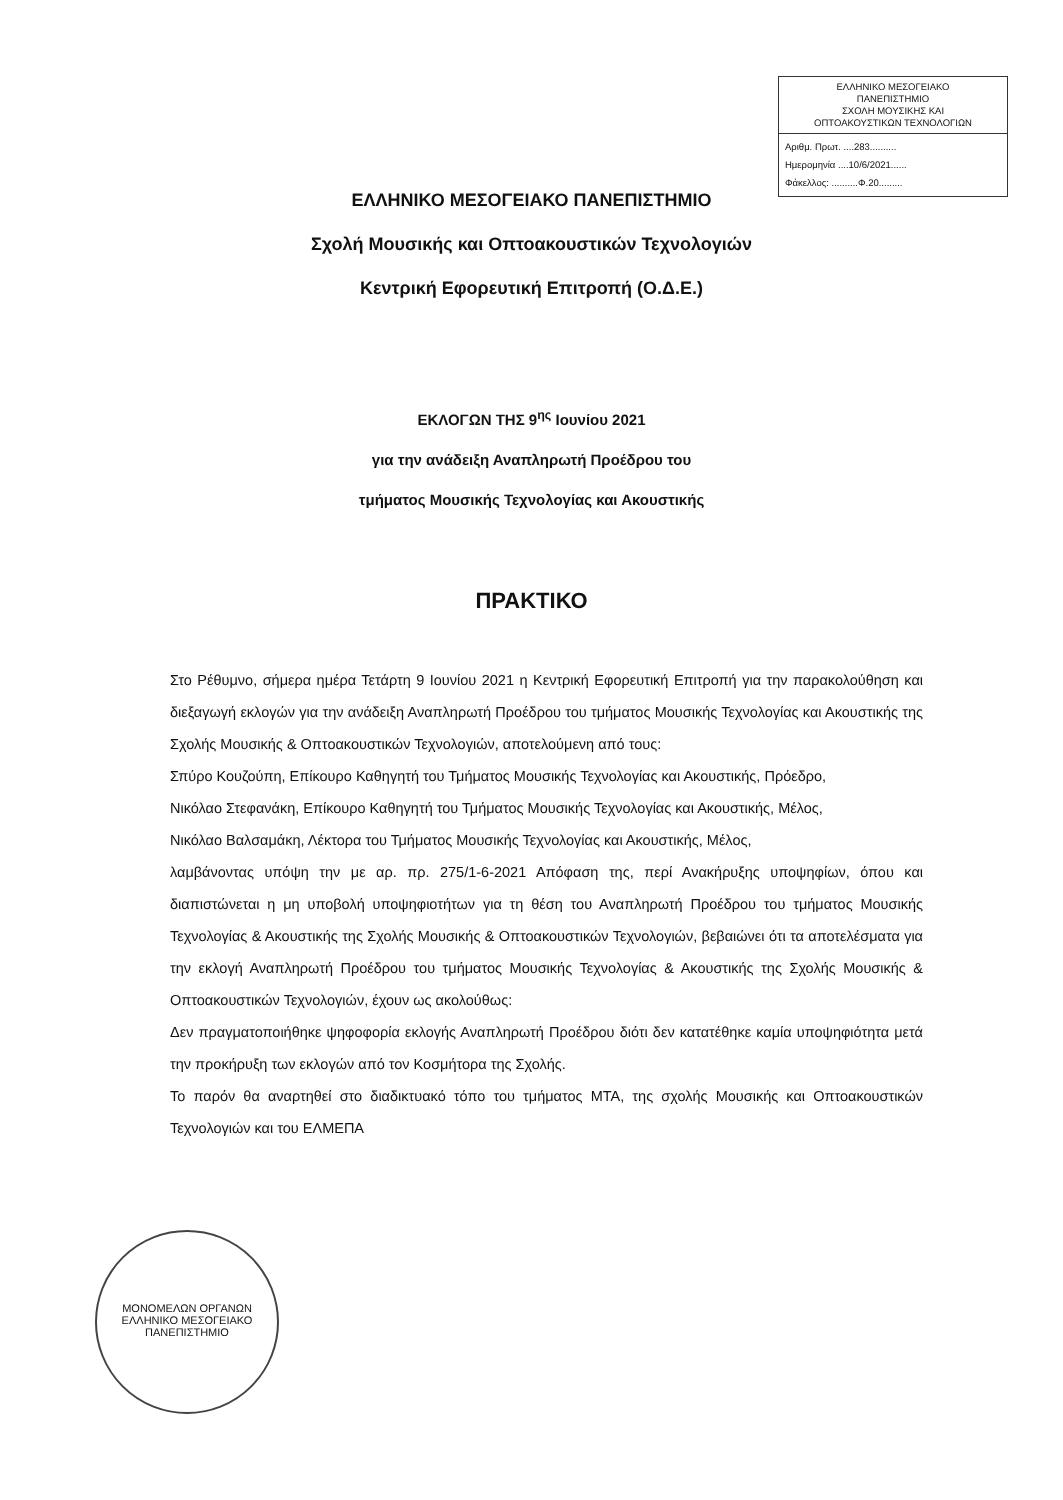ΕΛΛΗΝΙΚΟ ΜΕΣΟΓΕΙΑΚΟ
ΠΑΝΕΠΙΣΤΗΜΙΟ
ΣΧΟΛΗ ΜΟΥΣΙΚΗΣ ΚΑΙ
ΟΠΤΟΑΚΟΥΣΤΙΚΩΝ ΤΕΧΝΟΛΟΓΙΩΝ
Αριθμ. Πρωτ. ....283..........
Ημερομηνία ....10/6/2021......
Φάκελλος: ..........Φ.20.........
ΕΛΛΗΝΙΚΟ ΜΕΣΟΓΕΙΑΚΟ ΠΑΝΕΠΙΣΤΗΜΙΟ
Σχολή Μουσικής και Οπτοακουστικών Τεχνολογιών
Κεντρική Εφορευτική Επιτροπή (Ο.Δ.Ε.)
ΕΚΛΟΓΩΝ ΤΗΣ 9<sup>ης</sup> Ιουνίου 2021
για την ανάδειξη Αναπληρωτή Προέδρου του
τμήματος Μουσικής Τεχνολογίας και Ακουστικής
ΠΡΑΚΤΙΚΟ
Στο Ρέθυμνο, σήμερα ημέρα Τετάρτη 9 Ιουνίου 2021 η Κεντρική Εφορευτική Επιτροπή για την παρακολούθηση και διεξαγωγή εκλογών για την ανάδειξη Αναπληρωτή Προέδρου του τμήματος Μουσικής Τεχνολογίας και Ακουστικής της Σχολής Μουσικής & Οπτοακουστικών Τεχνολογιών, αποτελούμενη από τους:
Σπύρο Κουζούπη, Επίκουρο Καθηγητή του Τμήματος Μουσικής Τεχνολογίας και Ακουστικής, Πρόεδρο,
Νικόλαο Στεφανάκη, Επίκουρο Καθηγητή του Τμήματος Μουσικής Τεχνολογίας και Ακουστικής, Μέλος,
Νικόλαο Βαλσαμάκη, Λέκτορα του Τμήματος Μουσικής Τεχνολογίας και Ακουστικής, Μέλος,
λαμβάνοντας υπόψη την με αρ. πρ. 275/1-6-2021 Απόφαση της, περί Ανακήρυξης υποψηφίων, όπου και διαπιστώνεται η μη υποβολή υποψηφιοτήτων για τη θέση του Αναπληρωτή Προέδρου του τμήματος Μουσικής Τεχνολογίας & Ακουστικής της Σχολής Μουσικής & Οπτοακουστικών Τεχνολογιών, βεβαιώνει ότι τα αποτελέσματα για την εκλογή Αναπληρωτή Προέδρου του τμήματος Μουσικής Τεχνολογίας & Ακουστικής της Σχολής Μουσικής & Οπτοακουστικών Τεχνολογιών, έχουν ως ακολούθως:
Δεν πραγματοποιήθηκε ψηφοφορία εκλογής Αναπληρωτή Προέδρου διότι δεν κατατέθηκε καμία υποψηφιότητα μετά την προκήρυξη των εκλογών από τον Κοσμήτορα της Σχολής.
Το παρόν θα αναρτηθεί στο διαδικτυακό τόπο του τμήματος ΜΤΑ, της σχολής Μουσικής και Οπτοακουστικών Τεχνολογιών και του ΕΛΜΕΠΑ
ΜΟΝΟΜΕΛΩΝ ΟΡΓΑΝΩΝ
ΕΛΛΗΝΙΚΟ ΜΕΣΟΓΕΙΑΚΟ ΠΑΝΕΠΙΣΤΗΜΙΟ